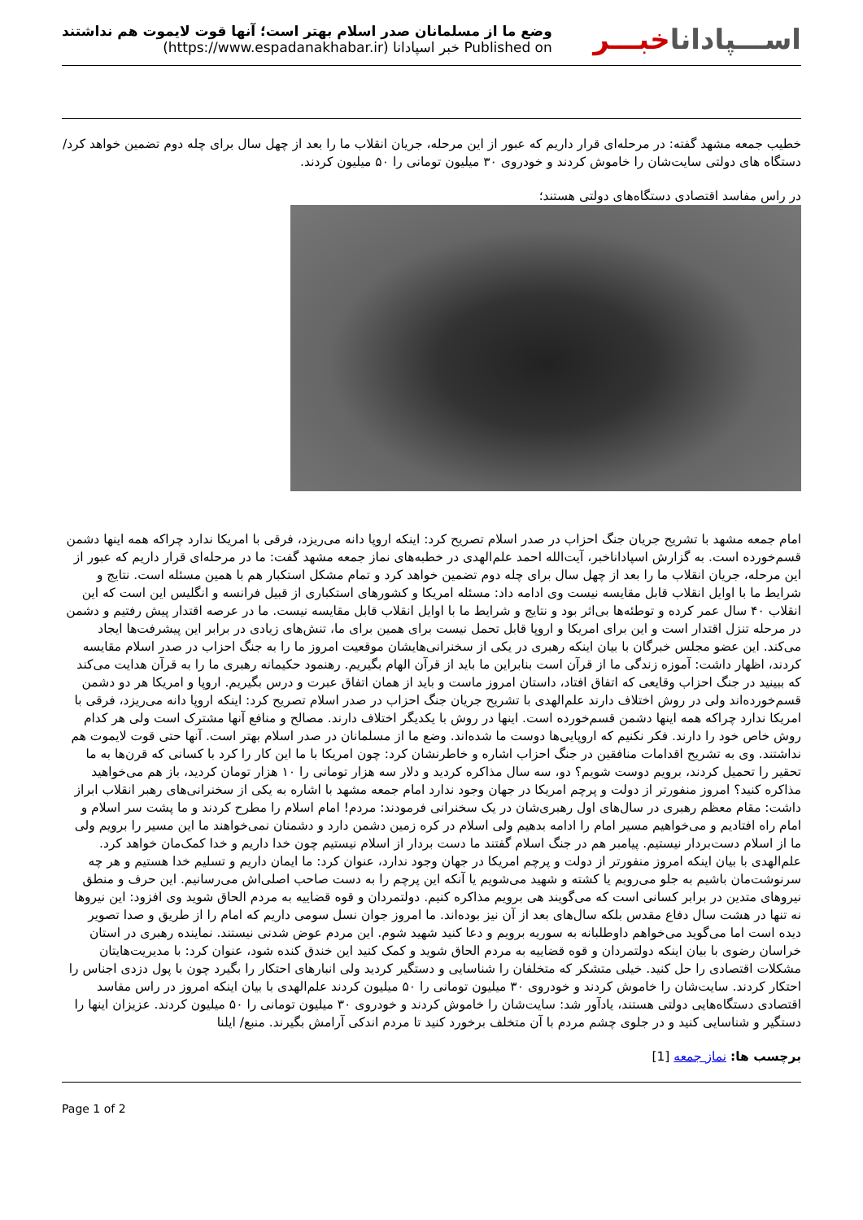وضع ما از مسلمانان صدر اسلام بهتر است؛ آنها قوت لایموت هم نداشتند
Published on خبر اسپادانا (https://www.espadanakhabar.ir)
اســـپاداناخبـــر
خطیب جمعه مشهد گفته: در مرحله‌ای قرار داریم که عبور از این مرحله، جریان انقلاب ما را بعد از چهل سال برای چله دوم تضمین خواهد کرد/ دستگاه های دولتی سایت‌شان را خاموش کردند و خودروی ۳۰ میلیون تومانی را ۵۰ میلیون کردند.
در راس مفاسد اقتصادی دستگاه‌های دولتی هستند؛
امام جمعه مشهد با تشریح جریان جنگ احزاب در صدر اسلام تصریح کرد: اینکه اروپا دانه می‌ریزد، فرقی با امریکا ندارد چراکه همه اینها دشمن قسم‌خورده است. به گزارش اسپاداناخبر، آیت‌الله احمد علم‌الهدی در خطبه‌های نماز جمعه مشهد گفت: ما در مرحله‌ای قرار داریم که عبور از این مرحله، جریان انقلاب ما را بعد از چهل سال برای چله دوم تضمین خواهد کرد و تمام مشکل استکبار هم با همین مسئله است. نتایج و شرایط ما با اوایل انقلاب قابل مقایسه نیست وی ادامه داد: مسئله امریکا و کشورهای استکباری از قبیل فرانسه و انگلیس این است که این انقلاب ۴۰ سال عمر کرده و توطئه‌ها بی‌اثر بود و نتایج و شرایط ما با اوایل انقلاب قابل مقایسه نیست. ما در عرصه اقتدار پیش رفتیم و دشمن در مرحله تنزل اقتدار است و این برای امریکا و اروپا قابل تحمل نیست برای همین برای ما، تنش‌های زیادی در برابر این پیشرفت‌ها ایجاد می‌کند. این عضو مجلس خبرگان با بیان اینکه رهبری در یکی از سخنرانی‌هایشان موقعیت امروز ما را به جنگ احزاب در صدر اسلام مقایسه کردند، اظهار داشت: آموزه زندگی ما از قرآن است بنابراین ما باید از قرآن الهام بگیریم. رهنمود حکیمانه رهبری ما را به قرآن هدایت می‌کند که ببینید در جنگ احزاب وقایعی که اتفاق افتاد، داستان امروز ماست و باید از همان اتفاق عبرت و درس بگیریم. اروپا و امریکا هر دو دشمن قسم‌خورده‌اند ولی در روش اختلاف دارند علم‌الهدی با تشریح جریان جنگ احزاب در صدر اسلام تصریح کرد: اینکه اروپا دانه می‌ریزد، فرقی با امریکا ندارد چراکه همه اینها دشمن قسم‌خورده است. اینها در روش با یکدیگر اختلاف دارند. مصالح و منافع آنها مشترک است ولی هر کدام روش خاص خود را دارند. فکر نکنیم که اروپایی‌ها دوست ما شده‌اند. وضع ما از مسلمانان در صدر اسلام بهتر است. آنها حتی قوت لایموت هم نداشتند. وی به تشریح اقدامات منافقین در جنگ احزاب اشاره و خاطرنشان کرد: چون امریکا با ما این کار را کرد با کسانی که قرن‌ها به ما تحقیر را تحمیل کردند، برویم دوست شویم؟ دو، سه سال مذاکره کردید و دلار سه هزار تومانی را ۱۰ هزار تومان کردید، باز هم می‌خواهید مذاکره کنید؟ امروز منفورتر از دولت و پرچم امریکا در جهان وجود ندارد امام جمعه مشهد با اشاره به یکی از سخنرانی‌های رهبر انقلاب ابراز داشت: مقام معظم رهبری در سال‌های اول رهبری‌شان در یک سخنرانی فرمودند: مردم! امام اسلام را مطرح کردند و ما پشت سر اسلام و امام راه افتادیم و می‌خواهیم مسیر امام را ادامه بدهیم ولی اسلام در کره زمین دشمن دارد و دشمنان نمی‌خواهند ما این مسیر را برویم ولی ما از اسلام دست‌بردار نیستیم. پیامبر هم در جنگ اسلام گفتند ما دست بردار از اسلام نیستیم چون خدا داریم و خدا کمک‌مان خواهد کرد. علم‌الهدی با بیان اینکه امروز منفورتر از دولت و پرچم امریکا در جهان وجود ندارد، عنوان کرد: ما ایمان داریم و تسلیم خدا هستیم و هر چه سرنوشت‌مان باشیم به جلو می‌رویم یا کشته و شهید می‌شویم یا آنکه این پرچم را به دست صاحب اصلی‌اش می‌رسانیم. این حرف و منطق نیروهای متدین در برابر کسانی است که می‌گویند هی برویم مذاکره کنیم. دولتمردان و قوه قضاییه به مردم الحاق شوید وی افزود: این نیروها نه تنها در هشت سال دفاع مقدس بلکه سال‌های بعد از آن نیز بوده‌اند. ما امروز جوان نسل سومی داریم که امام را از طریق و صدا تصویر دیده است اما می‌گوید می‌خواهم داوطلبانه به سوریه برویم و دعا کنید شهید شوم. این مردم عوض شدنی نیستند. نماینده رهبری در استان خراسان رضوی با بیان اینکه دولتمردان و قوه قضاییه به مردم الحاق شوید و کمک کنید این خندق کنده شود، عنوان کرد: با مدیریت‌هایتان مشکلات اقتصادی را حل کنید. خیلی متشکر که متخلفان را شناسایی و دستگیر کردید ولی انبارهای احتکار را بگیرد چون با پول دزدی اجناس را احتکار کردند. سایت‌شان را خاموش کردند و خودروی ۳۰ میلیون تومانی را ۵۰ میلیون کردند علم‌الهدی با بیان اینکه امروز در راس مفاسد اقتصادی دستگاه‌هایی دولتی هستند، یادآور شد: سایت‌شان را خاموش کردند و خودروی ۳۰ میلیون تومانی را ۵۰ میلیون کردند. عزیزان اینها را دستگیر و شناسایی کنید و در جلوی چشم مردم با آن متخلف برخورد کنید تا مردم اندکی آرامش بگیرند. منبع/ ایلنا
برچسب ها: نماز جمعه [1]
Page 1 of 2